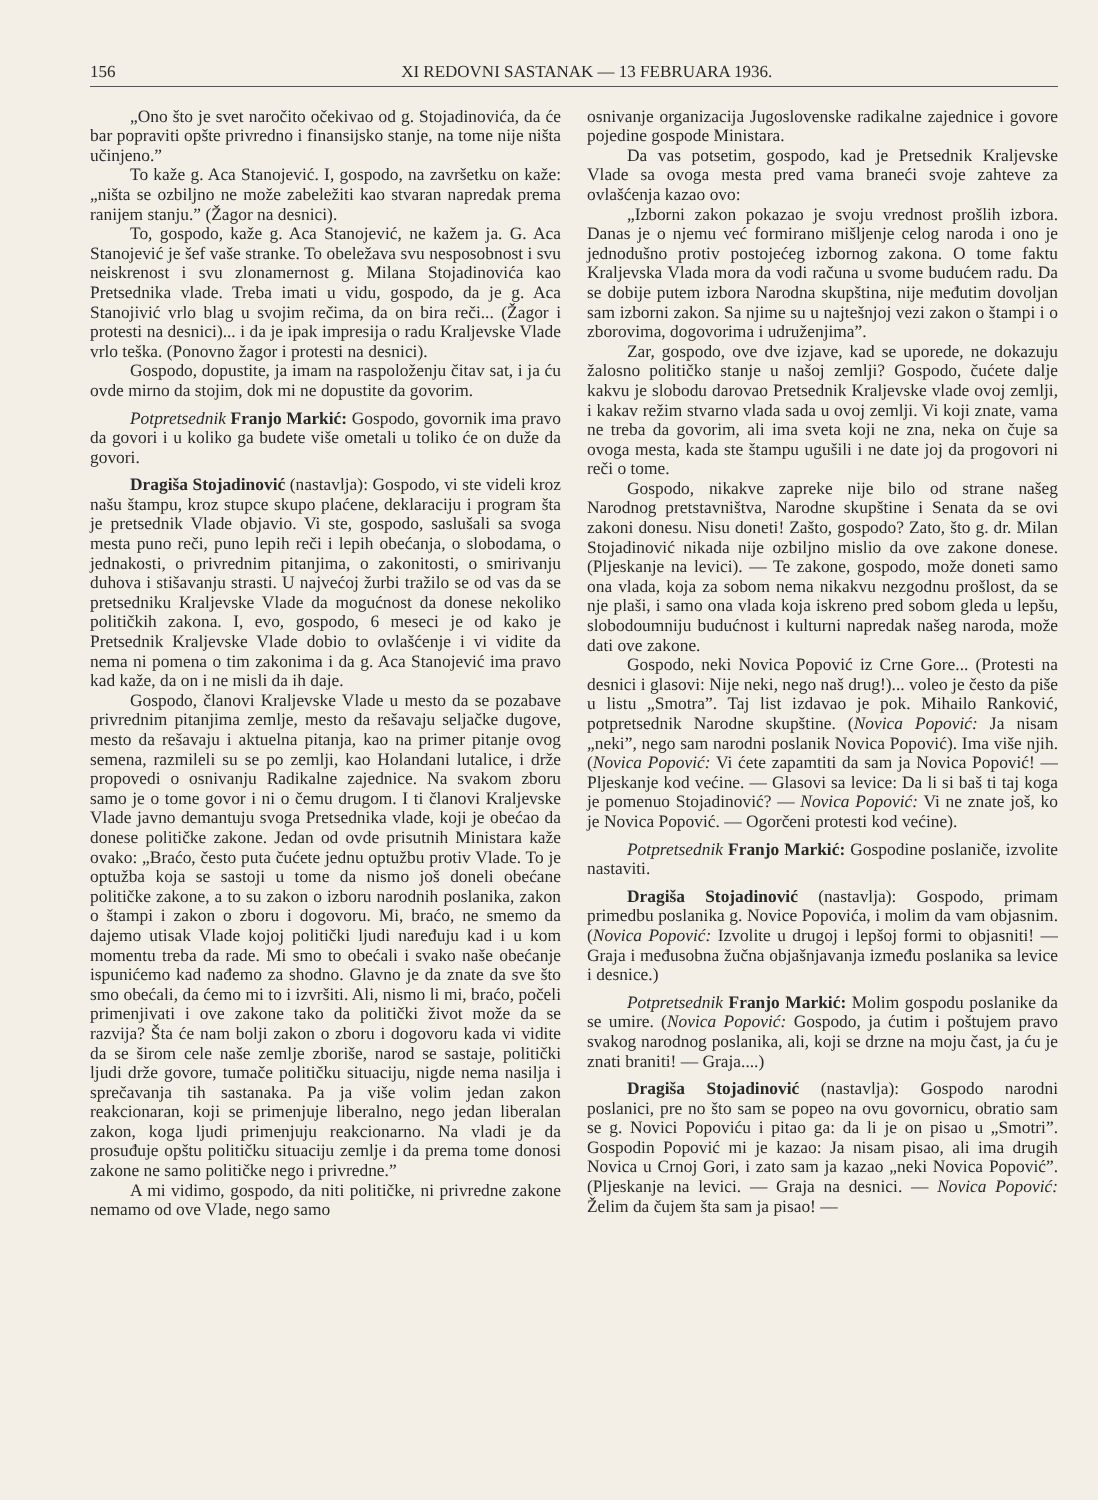156 XI REDOVNI SASTANAK — 13 FEBRUARA 1936.
„Ono što je svet naročito očekivao od g. Stojadinovića, da će bar popraviti opšte privredno i finansijsko stanje, na tome nije ništa učinjeno.”
To kaže g. Aca Stanojević. I, gospodo, na završetku on kaže: „ništa se ozbiljno ne može zabeležiti kao stvaran napredak prema ranijem stanju.” (Žagor na desnici).
To, gospodo, kaže g. Aca Stanojević, ne kažem ja. G. Aca Stanojević je šef vaše stranke. To obeležava svu nesposobnost i svu neiskrenost i svu zlonamernost g. Milana Stojadinovića kao Pretsednika vlade. Treba imati u vidu, gospodo, da je g. Aca Stanojivić vrlo blag u svojim rečima, da on bira reči... (Žagor i protesti na desnici)... i da je ipak impresija o radu Kraljevske Vlade vrlo teška. (Ponovno žagor i protesti na desnici).
Gospodo, dopustite, ja imam na raspoloženju čitav sat, i ja ću ovde mirno da stojim, dok mi ne dopustite da govorim.
Potpretsednik Franjo Markić: Gospodo, govornik ima pravo da govori i u koliko ga budete više ometali u toliko će on duže da govori.
Dragiša Stojadinović (nastavlja): Gospodo, vi ste videli kroz našu štampu, kroz stupce skupo plaćene, deklaraciju i program šta je pretsednik Vlade objavio. Vi ste, gospodo, saslušali sa svoga mesta puno reči, puno lepih reči i lepih obećanja, o slobodama, o jednakosti, o privrednim pitanjima, o zakonitosti, o smirivanju duhova i stišavanju strasti. U najvećoj žurbi tražilo se od vas da se pretsedniku Kraljevske Vlade da mogućnost da donese nekoliko političkih zakona. I, evo, gospodo, 6 meseci je od kako je Pretsednik Kraljevske Vlade dobio to ovlašćenje i vi vidite da nema ni pomena o tim zakonima i da g. Aca Stanojević ima pravo kad kaže, da on i ne misli da ih daje.
Gospodo, članovi Kraljevske Vlade u mesto da se pozabave privrednim pitanjima zemlje, mesto da rešavaju seljačke dugove, mesto da rešavaju i aktuelna pitanja, kao na primer pitanje ovog semena, razmileli su se po zemlji, kao Holandani lutalice, i drže propovedi o osnivanju Radikalne zajednice. Na svakom zboru samo je o tome govor i ni o čemu drugom. I ti članovi Kraljevske Vlade javno demantuju svoga Pretsednika vlade, koji je obećao da donese političke zakone. Jedan od ovde prisutnih Ministara kaže ovako: „Braćo, često puta čućete jednu optužbu protiv Vlade. To je optužba koja se sastoji u tome da nismo još doneli obećane političke zakone, a to su zakon o izboru narodnih poslanika, zakon o štampi i zakon o zboru i dogovoru. Mi, braćo, ne smemo da dajemo utisak Vlade kojoj politički ljudi naređuju kad i u kom momentu treba da rade. Mi smo to obećali i svako naše obećanje ispunićemo kad nađemo za shodno. Glavno je da znate da sve što smo obećali, da ćemo mi to i izvršiti. Ali, nismo li mi, braćo, počeli primenjivati i ove zakone tako da politički život može da se razvija? Šta će nam bolji zakon o zboru i dogovoru kada vi vidite da se širom cele naše zemlje zboriše, narod se sastaje, politički ljudi drže govore, tumače političku situaciju, nigde nema nasilja i sprečavanja tih sastanaka. Pa ja više volim jedan zakon reakcionaran, koji se primenjuje liberalno, nego jedan liberalan zakon, koga ljudi primenjuju reakcionarno. Na vladi je da prosuđuje opštu političku situaciju zemlje i da prema tome donosi zakone ne samo političke nego i privredne.”
A mi vidimo, gospodo, da niti političke, ni privredne zakone nemamo od ove Vlade, nego samo
osnivanje organizacija Jugoslovenske radikalne zajednice i govore pojedine gospode Ministara.
Da vas potsetim, gospodo, kad je Pretsednik Kraljevske Vlade sa ovoga mesta pred vama braneći svoje zahteve za ovlašćenja kazao ovo:
„Izborni zakon pokazao je svoju vrednost prošlih izbora. Danas je o njemu već formirano mišljenje celog naroda i ono je jednodušno protiv postojećeg izbornog zakona. O tome faktu Kraljevska Vlada mora da vodi računa u svome budućem radu. Da se dobije putem izbora Narodna skupština, nije međutim dovoljan sam izborni zakon. Sa njime su u najtešnjoj vezi zakon o štampi i o zborovima, dogovorima i udruženjima”.
Zar, gospodo, ove dve izjave, kad se uporede, ne dokazuju žalosno političko stanje u našoj zemlji? Gospodo, čućete dalje kakvu je slobodu darovao Pretsednik Kraljevske vlade ovoj zemlji, i kakav režim stvarno vlada sada u ovoj zemlji. Vi koji znate, vama ne treba da govorim, ali ima sveta koji ne zna, neka on čuje sa ovoga mesta, kada ste štampu ugušili i ne date joj da progovori ni reči o tome.
Gospodo, nikakve zapreke nije bilo od strane našeg Narodnog pretstavništva, Narodne skupštine i Senata da se ovi zakoni donesu. Nisu doneti! Zašto, gospodo? Zato, što g. dr. Milan Stojadinović nikada nije ozbiljno mislio da ove zakone donese. (Pljeskanje na levici). — Te zakone, gospodo, može doneti samo ona vlada, koja za sobom nema nikakvu nezgodnu prošlost, da se nje plaši, i samo ona vlada koja iskreno pred sobom gleda u lepšu, slobodoumniju budućnost i kulturni napredak našeg naroda, može dati ove zakone.
Gospodo, neki Novica Popović iz Crne Gore... (Protesti na desnici i glasovi: Nije neki, nego naš drug!)... voleo je često da piše u listu „Smotra”. Taj list izdavao je pok. Mihailo Ranković, potpretsednik Narodne skupštine. (Novica Popović: Ja nisam „neki”, nego sam narodni poslanik Novica Popović). Ima više njih. (Novica Popović: Vi ćete zapamtiti da sam ja Novica Popović! — Pljeskanje kod većine. — Glasovi sa levice: Da li si baš ti taj koga je pomenuo Stojadinović? — Novica Popović: Vi ne znate još, ko je Novica Popović. — Ogorčeni protesti kod većine).
Potpretsednik Franjo Markić: Gospodine poslaniče, izvolite nastaviti.
Dragiša Stojadinović (nastavlja): Gospodo, primam primedbu poslanika g. Novice Popovića, i molim da vam objasnim. (Novica Popović: Izvolite u drugoj i lepšoj formi to objasniti! — Graja i međusobna žučna objašnjavanja između poslanika sa levice i desnice.)
Potpretsednik Franjo Markić: Molim gospodu poslanike da se umire. (Novica Popović: Gospodo, ja ćutim i poštujem pravo svakog narodnog poslanika, ali, koji se drzne na moju čast, ja ću je znati braniti! — Graja....)
Dragiša Stojadinović (nastavlja): Gospodo narodni poslanici, pre no što sam se popeo na ovu govornicu, obratio sam se g. Novici Popoviću i pitao ga: da li je on pisao u „Smotri”. Gospodin Popović mi je kazao: Ja nisam pisao, ali ima drugih Novica u Crnoj Gori, i zato sam ja kazao „neki Novica Popović”. (Pljeskanje na levici. — Graja na desnici. — Novica Popović: Želim da čujem šta sam ja pisao! —